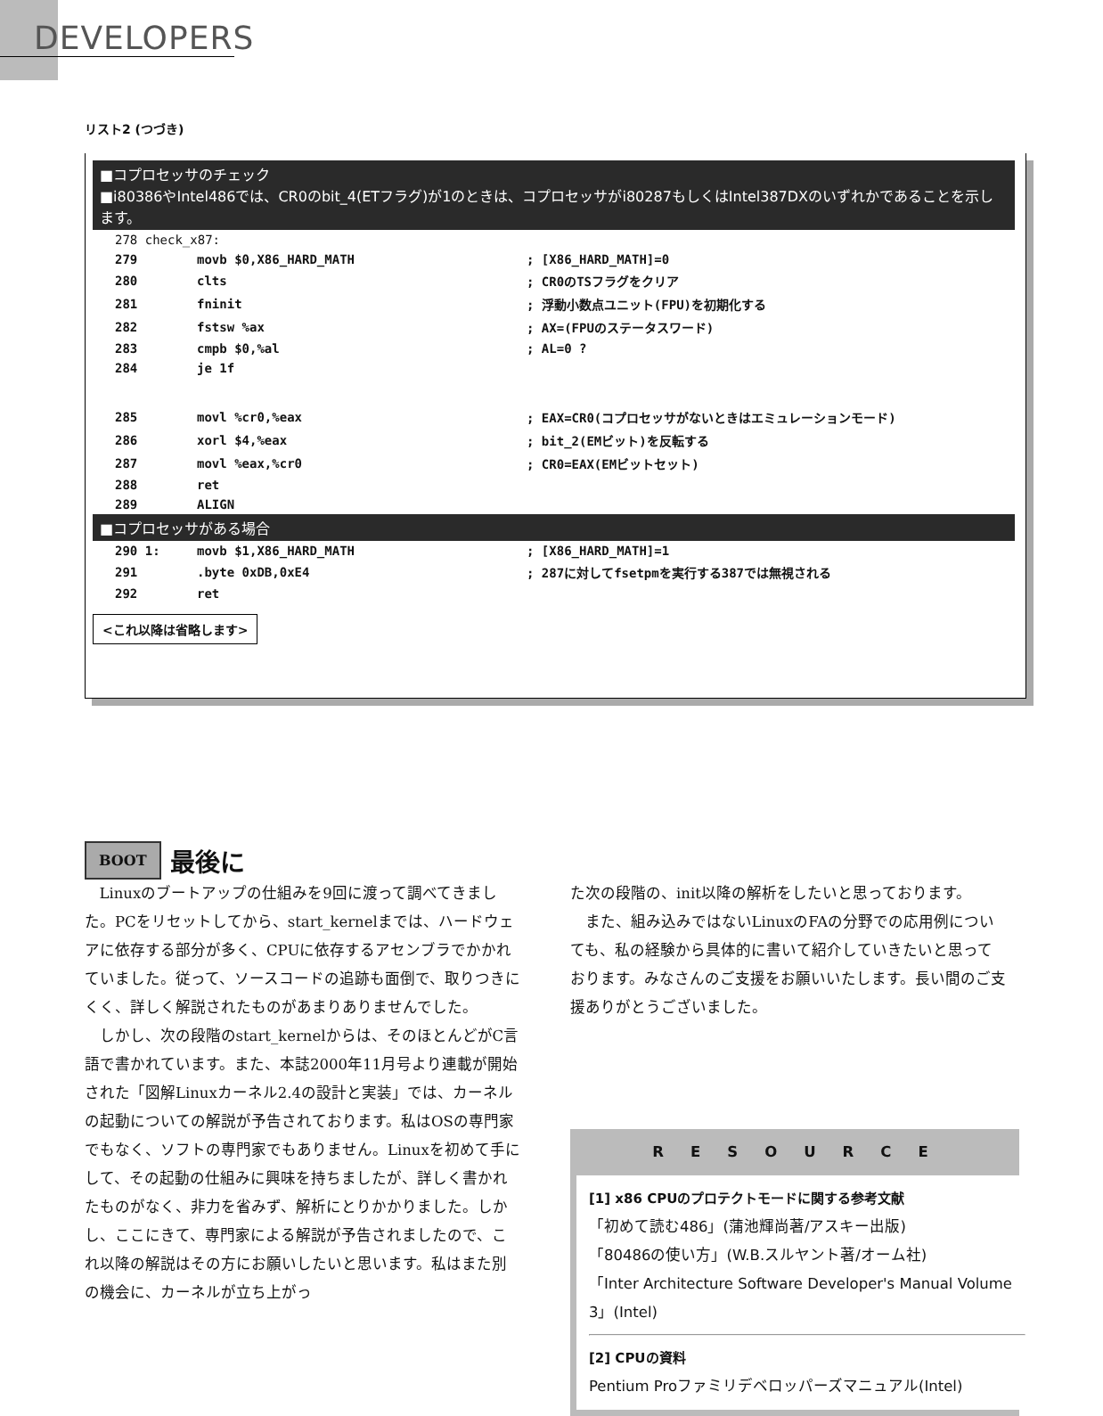DEVELOPERS
リスト2 (つづき)
■コプロセッサのチェック
■i80386やIntel486では、CR0のbit_4(ETフラグ)が1のときは、コプロセッサがi80287もしくはIntel387DXのいずれかであることを示します。
| 278 check_x87: | | |
| 279 | movb $0,X86_HARD_MATH | ; [X86_HARD_MATH]=0 |
| 280 | clts | ; CR0のTSフラグをクリア |
| 281 | fninit | ; 浮動小数点ユニット(FPU)を初期化する |
| 282 | fstsw %ax | ; AX=(FPUのステータスワード) |
| 283 | cmpb $0,%al | ; AL=0 ? |
| 284 | je 1f | |
| 285 | movl %cr0,%eax | ; EAX=CR0(コプロセッサがないときはエミュレーションモード) |
| 286 | xorl $4,%eax | ; bit_2(EMビット)を反転する |
| 287 | movl %eax,%cr0 | ; CR0=EAX(EMビットセット) |
| 288 | ret | |
| 289 | ALIGN | |
■コプロセッサがある場合
| 290 1: | movb $1,X86_HARD_MATH | ; [X86_HARD_MATH]=1 |
| 291 | .byte 0xDB,0xE4 | ; 287に対してfsetpmを実行する387では無視される |
| 292 | ret | |
<これ以降は省略します>
BOOT
最後に
Linuxのブートアップの仕組みを9回に渡って調べてきました。PCをリセットしてから、start_kernelまでは、ハードウェアに依存する部分が多く、CPUに依存するアセンブラでかかれていました。従って、ソースコードの追跡も面倒で、取りつきにくく、詳しく解説されたものがあまりありませんでした。
しかし、次の段階のstart_kernelからは、そのほとんどがC言語で書かれています。また、本誌2000年11月号より連載が開始された「図解Linuxカーネル2.4の設計と実装」では、カーネルの起動についての解説が予告されております。私はOSの専門家でもなく、ソフトの専門家でもありません。Linuxを初めて手にして、その起動の仕組みに興味を持ちましたが、詳しく書かれたものがなく、非力を省みず、解析にとりかかりました。しかし、ここにきて、専門家による解説が予告されましたので、これ以降の解説はその方にお願いしたいと思います。私はまた別の機会に、カーネルが立ち上がっ
た次の段階の、init以降の解析をしたいと思っております。
また、組み込みではないLinuxのFAの分野での応用例についても、私の経験から具体的に書いて紹介していきたいと思っております。みなさんのご支援をお願いいたします。長い間のご支援ありがとうございました。
RESOURCE
[1] x86 CPUのプロテクトモードに関する参考文献
「初めて読む486」(蒲池輝尚著/アスキー出版)
「80486の使い方」(W.B.スルヤント著/オーム社)
「Inter Architecture Software Developer's Manual Volume 3」(Intel)
[2] CPUの資料
Pentium Proファミリデベロッパーズマニュアル(Intel)